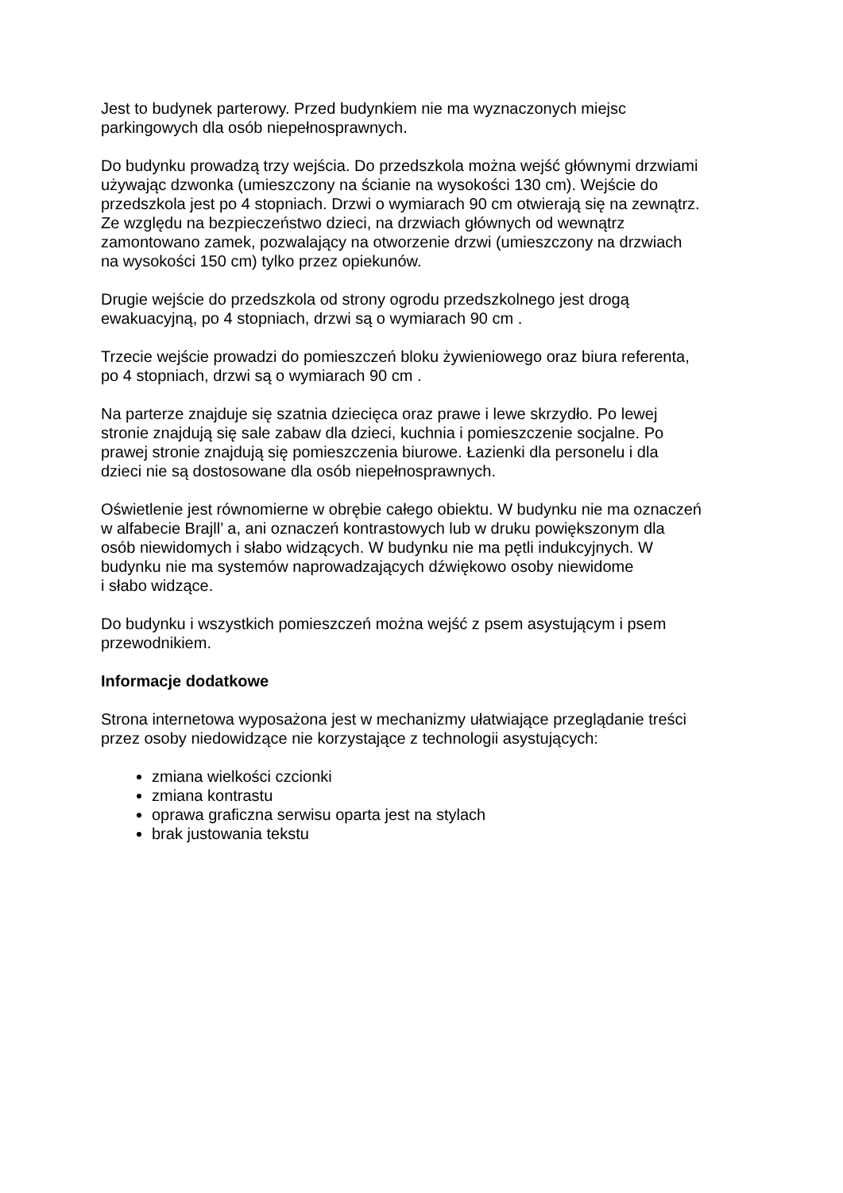Jest to budynek parterowy. Przed budynkiem nie ma wyznaczonych miejsc
parkingowych dla osób niepełnosprawnych.
Do budynku prowadzą trzy wejścia. Do przedszkola można wejść głównymi drzwiami
używając dzwonka (umieszczony na ścianie na wysokości 130 cm). Wejście do
przedszkola jest po 4 stopniach. Drzwi o wymiarach 90 cm otwierają się na zewnątrz.
Ze względu na bezpieczeństwo dzieci, na drzwiach głównych od wewnątrz
zamontowano zamek, pozwalający na otworzenie drzwi (umieszczony na drzwiach
na wysokości 150 cm) tylko przez opiekunów.
Drugie wejście do przedszkola od strony ogrodu przedszkolnego jest drogą
ewakuacyjną, po 4 stopniach, drzwi są o wymiarach 90 cm .
Trzecie wejście prowadzi do pomieszczeń bloku żywieniowego oraz biura referenta,
po 4 stopniach, drzwi są o wymiarach 90 cm .
Na parterze znajduje się szatnia dziecięca oraz prawe i lewe skrzydło. Po lewej
stronie znajdują się sale zabaw dla dzieci, kuchnia i pomieszczenie socjalne. Po
prawej stronie znajdują się pomieszczenia biurowe. Łazienki dla personelu i dla
dzieci nie są dostosowane dla osób niepełnosprawnych.
Oświetlenie jest równomierne w obrębie całego obiektu. W budynku nie ma oznaczeń
w alfabecie Brajll’ a, ani oznaczeń kontrastowych lub w druku powiększonym dla
osób niewidomych i słabo widzących. W budynku nie ma pętli indukcyjnych. W
budynku nie ma systemów naprowadzających dźwiękowo osoby niewidome
i słabo widzące.
Do budynku i wszystkich pomieszczeń można wejść z psem asystującym i psem
przewodnikiem.
Informacje dodatkowe
Strona internetowa wyposażona jest w mechanizmy ułatwiające przeglądanie treści
przez osoby niedowidzące nie korzystające z technologii asystujących:
zmiana wielkości czcionki
zmiana kontrastu
oprawa graficzna serwisu oparta jest na stylach
brak justowania tekstu